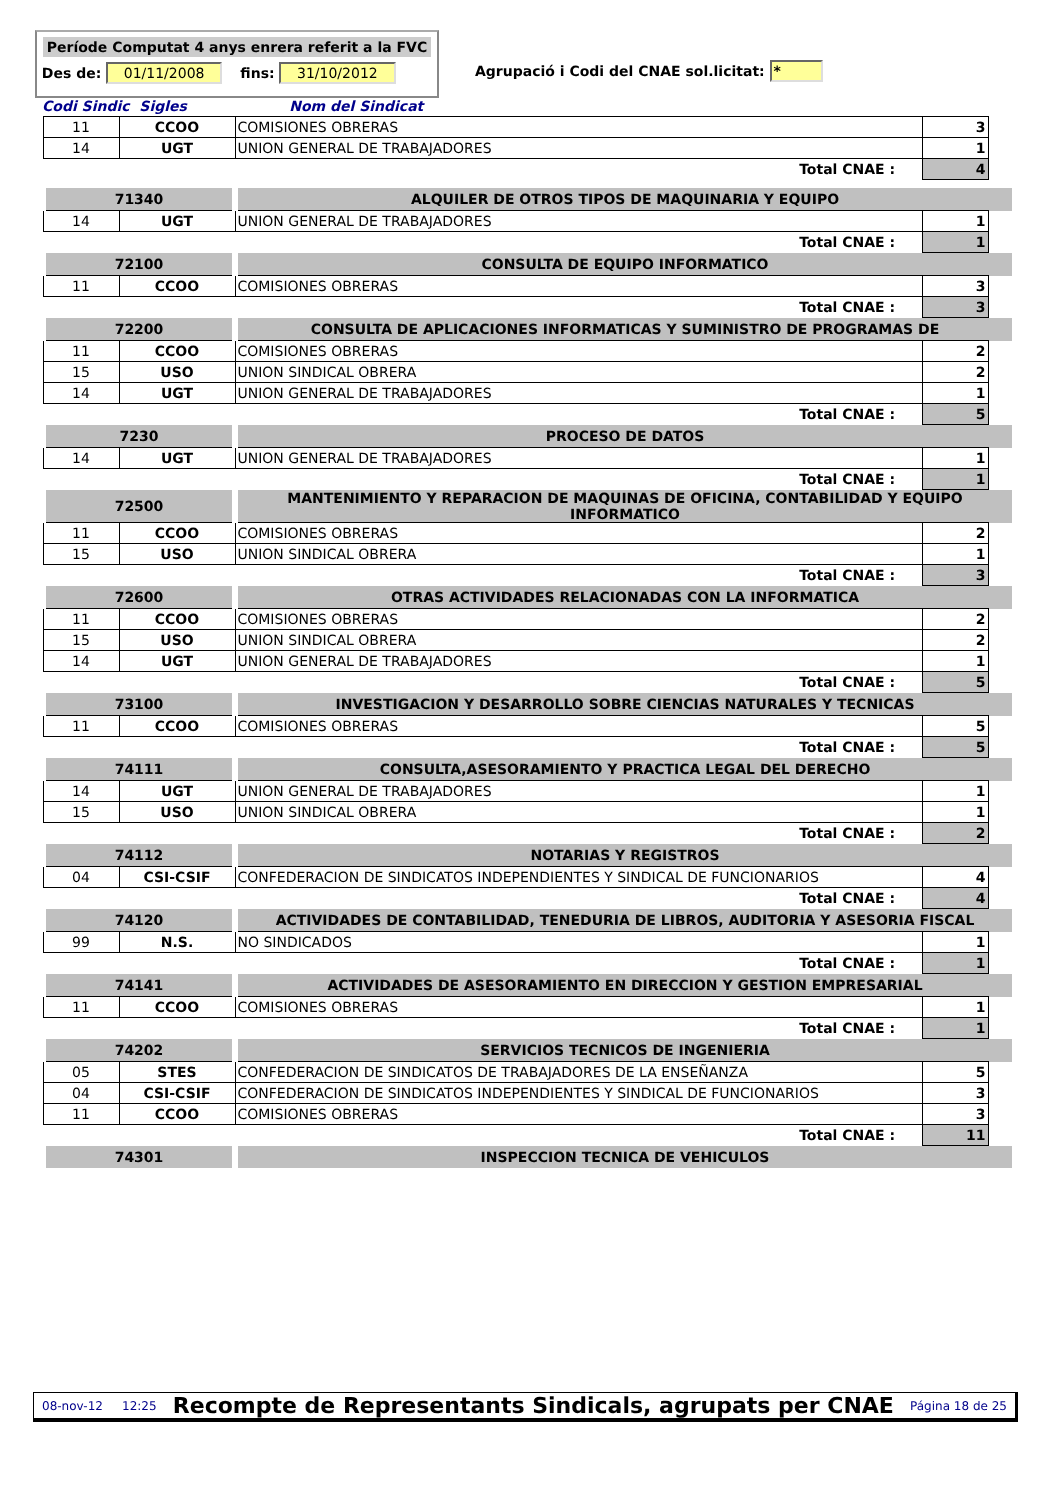Període Computat 4 anys enrera referit a la FVC
Des de: 01/11/2008 fins: 31/10/2012
Agrupació i Codi del CNAE sol.licitat: *
Codi Sindic Sigles Nom del Sindicat
| 11 | CCOO | COMISIONES OBRERAS | 3 |
| 14 | UGT | UNION GENERAL DE TRABAJADORES | 1 |
| Total CNAE : | | | 4 |
| 71340 | | ALQUILER DE OTROS TIPOS DE MAQUINARIA Y EQUIPO | |
| 14 | UGT | UNION GENERAL DE TRABAJADORES | 1 |
| Total CNAE : | | | 1 |
| 72100 | | CONSULTA DE EQUIPO INFORMATICO | |
| 11 | CCOO | COMISIONES OBRERAS | 3 |
| Total CNAE : | | | 3 |
| 72200 | | CONSULTA DE APLICACIONES INFORMATICAS Y SUMINISTRO DE PROGRAMAS DE | |
| 11 | CCOO | COMISIONES OBRERAS | 2 |
| 15 | USO | UNION SINDICAL OBRERA | 2 |
| 14 | UGT | UNION GENERAL DE TRABAJADORES | 1 |
| Total CNAE : | | | 5 |
| 7230 | | PROCESO DE DATOS | |
| 14 | UGT | UNION GENERAL DE TRABAJADORES | 1 |
| Total CNAE : | | | 1 |
| 72500 | | MANTENIMIENTO Y REPARACION DE MAQUINAS DE OFICINA, CONTABILIDAD Y EQUIPO INFORMATICO | |
| 11 | CCOO | COMISIONES OBRERAS | 2 |
| 15 | USO | UNION SINDICAL OBRERA | 1 |
| Total CNAE : | | | 3 |
| 72600 | | OTRAS ACTIVIDADES RELACIONADAS CON LA INFORMATICA | |
| 11 | CCOO | COMISIONES OBRERAS | 2 |
| 15 | USO | UNION SINDICAL OBRERA | 2 |
| 14 | UGT | UNION GENERAL DE TRABAJADORES | 1 |
| Total CNAE : | | | 5 |
| 73100 | | INVESTIGACION Y DESARROLLO SOBRE CIENCIAS NATURALES Y TECNICAS | |
| 11 | CCOO | COMISIONES OBRERAS | 5 |
| Total CNAE : | | | 5 |
| 74111 | | CONSULTA,ASESORAMIENTO Y PRACTICA LEGAL DEL DERECHO | |
| 14 | UGT | UNION GENERAL DE TRABAJADORES | 1 |
| 15 | USO | UNION SINDICAL OBRERA | 1 |
| Total CNAE : | | | 2 |
| 74112 | | NOTARIAS Y REGISTROS | |
| 04 | CSI-CSIF | CONFEDERACION DE SINDICATOS INDEPENDIENTES Y SINDICAL DE FUNCIONARIOS | 4 |
| Total CNAE : | | | 4 |
| 74120 | | ACTIVIDADES DE CONTABILIDAD, TENEDURIA DE LIBROS, AUDITORIA Y ASESORIA FISCAL | |
| 99 | N.S. | NO SINDICADOS | 1 |
| Total CNAE : | | | 1 |
| 74141 | | ACTIVIDADES DE ASESORAMIENTO EN DIRECCION Y GESTION EMPRESARIAL | |
| 11 | CCOO | COMISIONES OBRERAS | 1 |
| Total CNAE : | | | 1 |
| 74202 | | SERVICIOS TECNICOS DE INGENIERIA | |
| 05 | STES | CONFEDERACION DE SINDICATOS DE TRABAJADORES DE LA ENSEÑANZA | 5 |
| 04 | CSI-CSIF | CONFEDERACION DE SINDICATOS INDEPENDIENTES Y SINDICAL DE FUNCIONARIOS | 3 |
| 11 | CCOO | COMISIONES OBRERAS | 3 |
| Total CNAE : | | | 11 |
| 74301 | | INSPECCION TECNICA DE VEHICULOS | |
08-nov-12 12:25 Recompte de Representants Sindicals, agrupats per CNAE Página 18 de 25